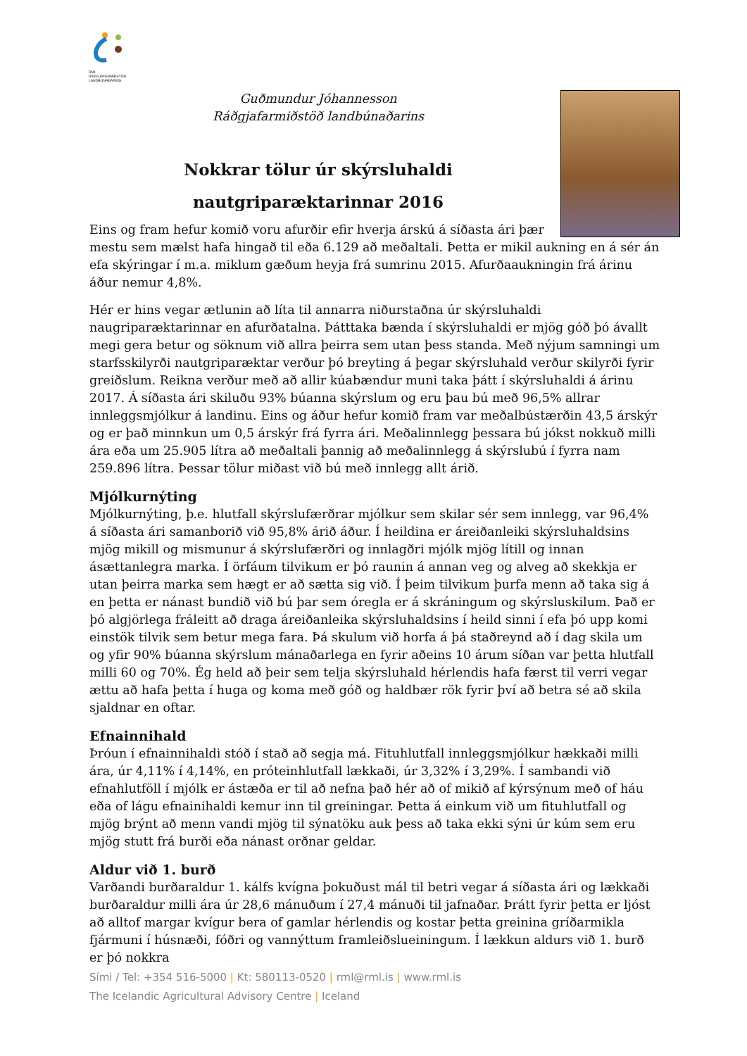RML
RÁÐGJAFARMIÐSTÖÐ LANDBÚNAÐARINS
Guðmundur Jóhannesson
Ráðgjafarmiðstöð landbúnaðarins
Nokkrar tölur úr skýrsluhaldi
nautgriparæktarinnar 2016
Eins og fram hefur komið voru afurðir efir hverja árskú á síðasta ári þær
mestu sem mælst hafa hingað til eða 6.129 að meðaltali. Þetta er mikil aukning en á sér án efa skýringar í m.a. miklum gæðum heyja frá sumrinu 2015. Afurðaaukningin frá árinu áður nemur 4,8%.
Hér er hins vegar ætlunin að líta til annarra niðurstaðna úr skýrsluhaldi naugriparæktarinnar en afurðatalna. Þátttaka bænda í skýrsluhaldi er mjög góð þó ávallt megi gera betur og söknum við allra þeirra sem utan þess standa. Með nýjum samningi um starfsskilyrði nautgriparæktar verður þó breyting á þegar skýrsluhald verður skilyrði fyrir greiðslum. Reikna verður með að allir kúabændur muni taka þátt í skýrsluhaldi á árinu 2017. Á síðasta ári skiluðu 93% búanna skýrslum og eru þau bú með 96,5% allrar innleggsmjólkur á landinu. Eins og áður hefur komið fram var meðalbústærðin 43,5 árskýr og er það minnkun um 0,5 árskýr frá fyrra ári. Meðalinnlegg þessara bú jókst nokkuð milli ára eða um 25.905 lítra að meðaltali þannig að meðalinnlegg á skýrslubú í fyrra nam 259.896 lítra. Þessar tölur miðast við bú með innlegg allt árið.
Mjólkurnýting
Mjólkurnýting, þ.e. hlutfall skýrslufærðrar mjólkur sem skilar sér sem innlegg, var 96,4% á síðasta ári samanborið við 95,8% árið áður. Í heildina er áreiðanleiki skýrsluhaldsins mjög mikill og mismunur á skýrslufærðri og innlagðri mjólk mjög lítill og innan ásættanlegra marka. Í örfáum tilvikum er þó raunin á annan veg og alveg að skekkja er utan þeirra marka sem hægt er að sætta sig við. Í þeim tilvikum þurfa menn að taka sig á en þetta er nánast bundið við bú þar sem óregla er á skráningum og skýrsluskilum. Það er þó algjörlega fráleitt að draga áreiðanleika skýrsluhaldsins í heild sinni í efa þó upp komi einstök tilvik sem betur mega fara. Þá skulum við horfa á þá staðreynd að í dag skila um og yfir 90% búanna skýrslum mánaðarlega en fyrir aðeins 10 árum síðan var þetta hlutfall milli 60 og 70%. Ég held að þeir sem telja skýrsluhald hérlendis hafa færst til verri vegar ættu að hafa þetta í huga og koma með góð og haldbær rök fyrir því að betra sé að skila sjaldnar en oftar.
Efnainnihald
Þróun í efnainnihaldi stóð í stað að segja má. Fituhlutfall innleggsmjólkur hækkaði milli ára, úr 4,11% í 4,14%, en próteinhlutfall lækkaði, úr 3,32% í 3,29%. Í sambandi við efnahlutföll í mjólk er ástæða er til að nefna það hér að of mikið af kýrsýnum með of háu eða of lágu efnainihaldi kemur inn til greiningar. Þetta á einkum við um fituhlutfall og mjög brýnt að menn vandi mjög til sýnatöku auk þess að taka ekki sýni úr kúm sem eru mjög stutt frá burði eða nánast orðnar geldar.
Aldur við 1. burð
Varðandi burðaraldur 1. kálfs kvígna þokuðust mál til betri vegar á síðasta ári og lækkaði burðaraldur milli ára úr 28,6 mánuðum í 27,4 mánuði til jafnaðar. Þrátt fyrir þetta er ljóst að alltof margar kvígur bera of gamlar hérlendis og kostar þetta greinina gríðarmikla fjármuni í húsnæði, fóðri og vannýttum framleiðslueiningum. Í lækkun aldurs við 1. burð er þó nokkra
Sími / Tel: +354 516-5000 | Kt: 580113-0520 | rml@rml.is | www.rml.is
The Icelandic Agricultural Advisory Centre | Iceland